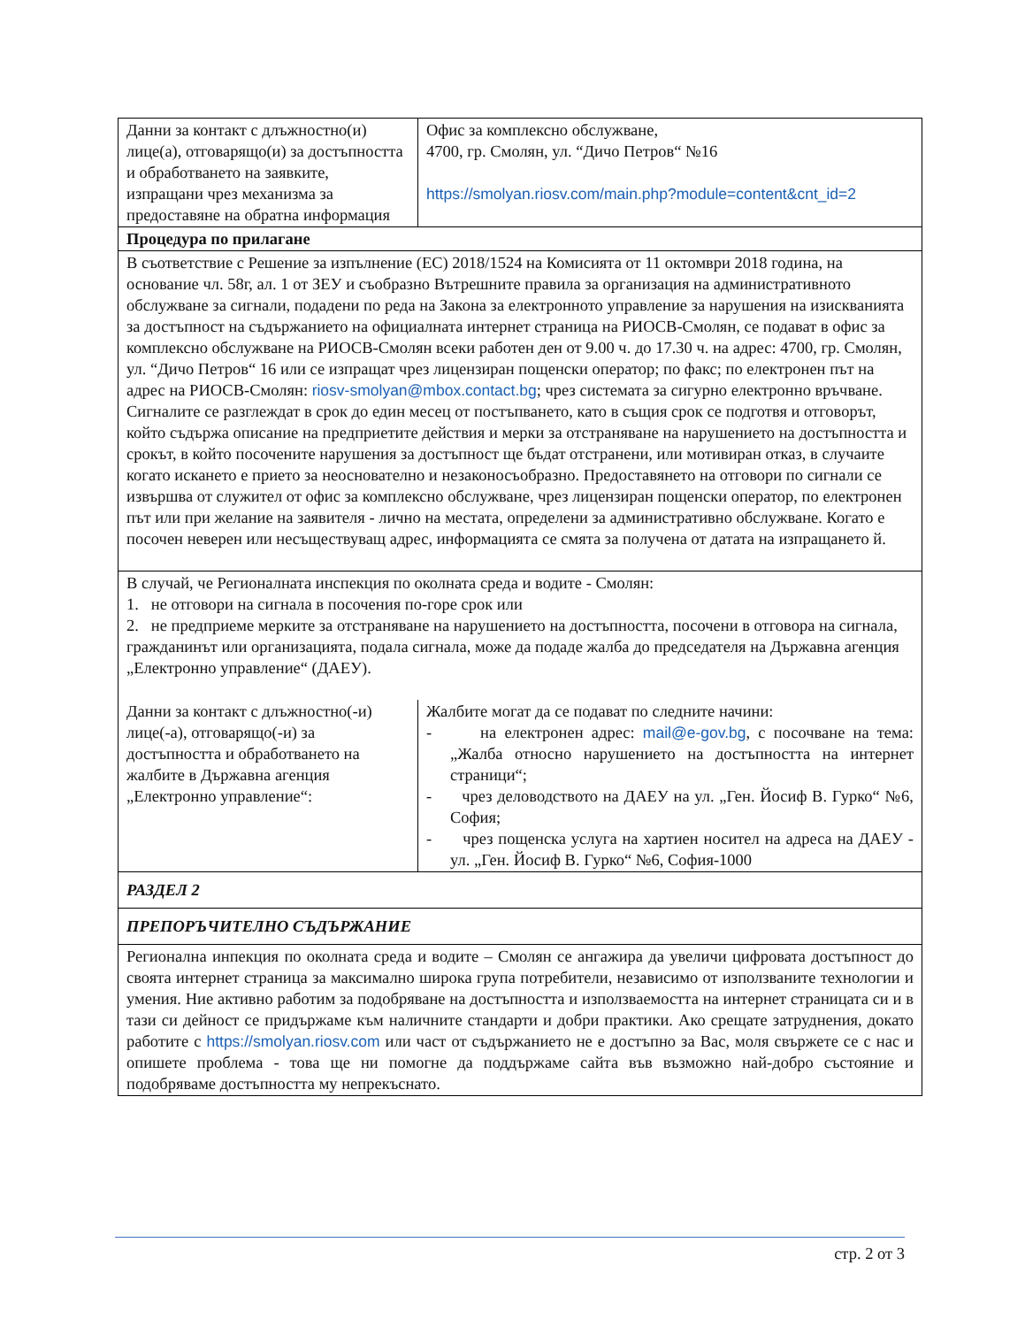| Данни за контакт с длъжностно(и) лице(а), отговарящо(и) за достъпността и обработването на заявките, изпращани чрез механизма за предоставяне на обратна информация | Офис за комплексно обслужване, 4700, гр. Смолян, ул. “Дичо Петров“ №16 https://smolyan.riosv.com/main.php?module=content&cnt_id=2 |
| Процедура по прилагане | |
| В съответствие с Решение за изпълнение (ЕС) 2018/1524 на Комисията от 11 октомври 2018 година, на основание чл. 58г, ал. 1 от ЗЕУ и съобразно Вътрешните правила за организация на административното обслужване за сигнали, подадени по реда на Закона за електронното управление за нарушения на изискванията за достъпност на съдържанието на официалната интернет страница на РИОСВ-Смолян, се подават в офис за комплексно обслужване на РИОСВ-Смолян всеки работен ден от 9.00 ч. до 17.30 ч. на адрес: 4700, гр. Смолян, ул. “Дичо Петров“ 16 или се изпращат чрез лицензиран пощенски оператор; по факс; по електронен път на адрес на РИОСВ-Смолян: riosv-smolyan@mbox.contact.bg ; чрез системата за сигурно електронно връчване. Сигналите се разглеждат в срок до един месец от постъпването, като в същия срок се подготвя и отговорът, който съдържа описание на предприетите действия и мерки за отстраняване на нарушението на достъпността и срокът, в който посочените нарушения за достъпност ще бъдат отстранени, или мотивиран отказ, в случаите когато искането е прието за неоснователно и незаконосъобразно. Предоставянето на отговори по сигнали се извършва от служител от офис за комплексно обслужване, чрез лицензиран пощенски оператор, по електронен път или при желание на заявителя - лично на местата, определени за административно обслужване. Когато е посочен неверен или несъществуващ адрес, информацията се смята за получена от датата на изпращането й. | |
| В случай, че Регионалната инспекция по околната среда и водите - Смолян: 1. не отговори на сигнала в посочения по-горе срок или 2. не предприеме мерките за отстраняване на нарушението на достъпността, посочени в отговора на сигнала, гражданинът или организацията, подала сигнала, може да подаде жалба до председателя на Държавна агенция „Електронно управление“ (ДАЕУ). | |
| Данни за контакт с длъжностно(-и) лице(-а), отговарящо(-и) за достъпността и обработването на жалбите в Държавна агенция „Електронно управление“: | Жалбите могат да се подават по следните начини: - на електронен адрес: mail@e-gov.bg , с посочване на тема: „Жалба относно нарушението на достъпността на интернет страници“; - чрез деловодството на ДАЕУ на ул. „Ген. Йосиф В. Гурко“ №6, София; - чрез пощенска услуга на хартиен носител на адреса на ДАЕУ - ул. „Ген. Йосиф В. Гурко“ №6, София-1000 |
| РАЗДЕЛ 2 | |
| ПРЕПОРЪЧИТЕЛНО СЪДЪРЖАНИЕ | |
| Регионална инпекция по околната среда и водите – Смолян се ангажира да увеличи цифровата достъпност до своята интернет страница за максимално широка група потребители, независимо от използваните технологии и умения. Ние активно работим за подобряване на достъпността и използваемостта на интернет страницата си и в тази си дейност се придържаме към наличните стандарти и добри практики. Ако срещате затруднения, докато работите с https://smolyan.riosv.com или част от съдържанието не е достъпно за Вас, моля свържете се с нас и опишете проблема - това ще ни помогне да поддържаме сайта във възможно най-добро състояние и подобряваме достъпността му непрекъснато. | |
стр. 2 от 3